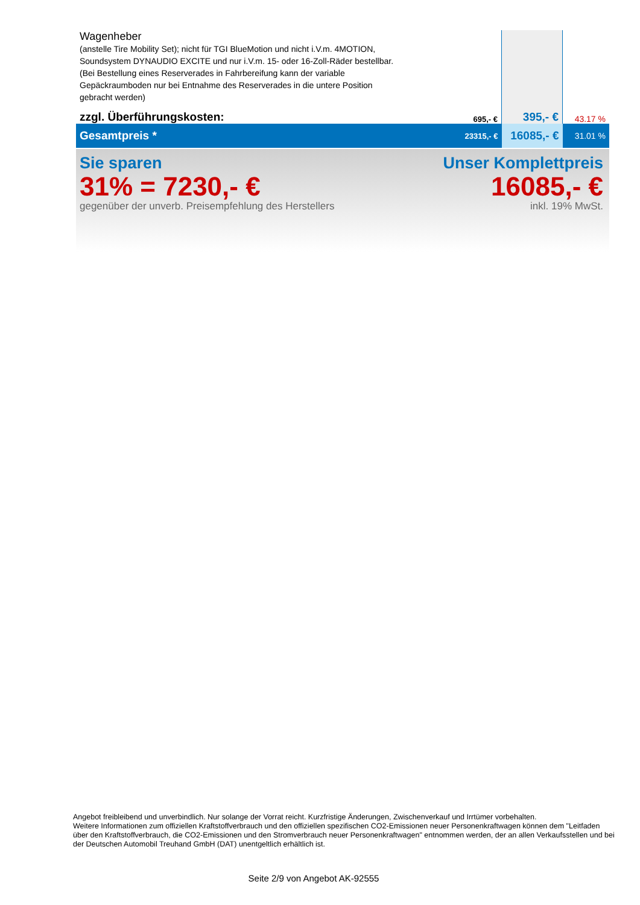| Wagenheber (anstelle Tire Mobility Set); nicht für TGI BlueMotion und nicht i.V.m. 4MOTION, Soundsystem DYNAUDIO EXCITE und nur i.V.m. 15- oder 16-Zoll-Räder bestellbar. (Bei Bestellung eines Reserverades in Fahrbereifung kann der variable Gepäckraumboden nur bei Entnahme des Reserverades in die untere Position gebracht werden) | | | |
| zzgl. Überführungskosten: | 695,- € | 395,- € | 43.17 % |
| Gesamtpreis * | 23315,- € | 16085,- € | 31.01 % |
Sie sparen
31% = 7230,- €
gegenüber der unverb. Preisempfehlung des Herstellers
Unser Komplettpreis
16085,- €
inkl. 19% MwSt.
Angebot freibleibend und unverbindlich. Nur solange der Vorrat reicht. Kurzfristige Änderungen, Zwischenverkauf und Irrtümer vorbehalten.
Weitere Informationen zum offiziellen Kraftstoffverbrauch und den offiziellen spezifischen CO2-Emissionen neuer Personenkraftwagen können dem "Leitfaden über den Kraftstoffverbrauch, die CO2-Emissionen und den Stromverbrauch neuer Personenkraftwagen" entnommen werden, der an allen Verkaufsstellen und bei der Deutschen Automobil Treuhand GmbH (DAT) unentgeltlich erhältlich ist.
Seite 2/9 von Angebot AK-92555